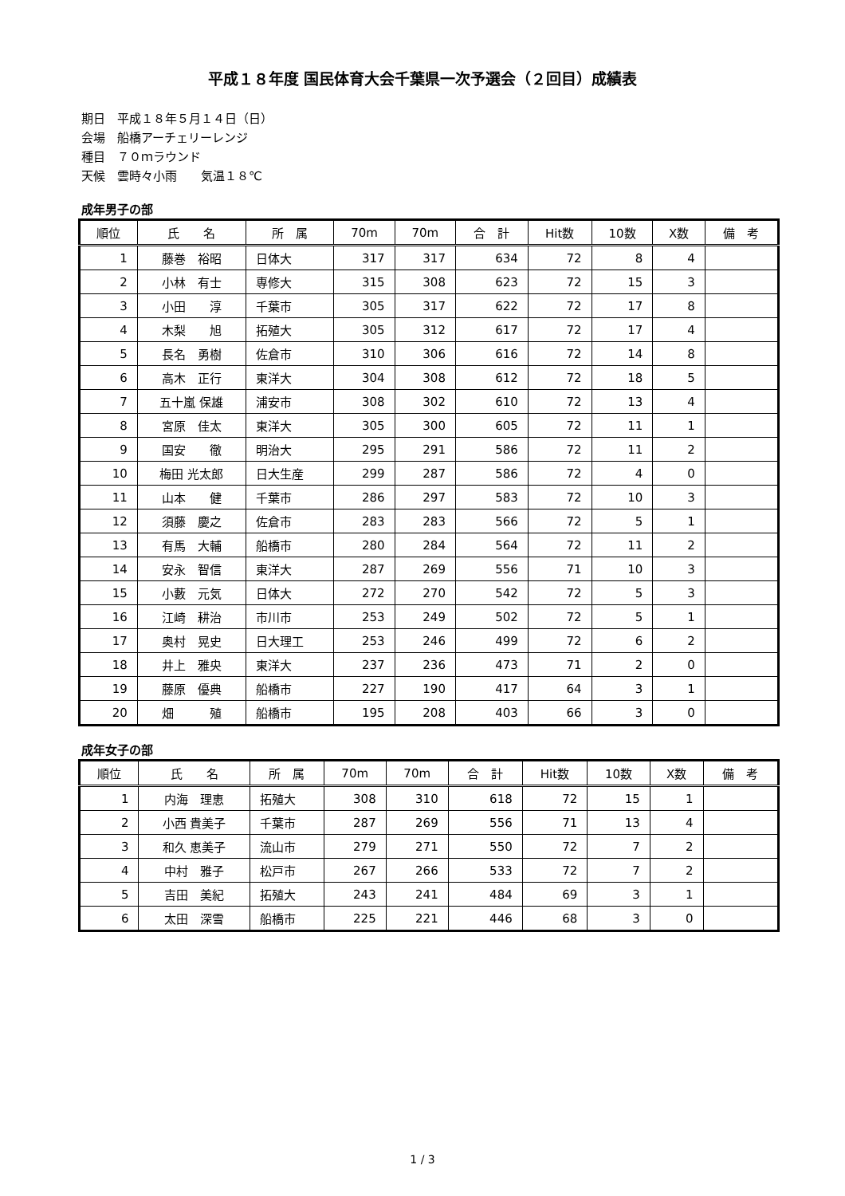平成１８年度 国民体育大会千葉県一次予選会（２回目）成績表
期日　平成１８年５月１４日（日）
会場　船橋アーチェリーレンジ
種目　７０ｍラウンド
天候　雲時々小雨　　気温１８℃
成年男子の部
| 順位 | 氏 名 | 所 属 | 70m | 70m | 合 計 | Hit数 | 10数 | X数 | 備 考 |
| --- | --- | --- | --- | --- | --- | --- | --- | --- | --- |
| 1 | 藤巻 裕昭 | 日体大 | 317 | 317 | 634 | 72 | 8 | 4 | |
| 2 | 小林 有士 | 専修大 | 315 | 308 | 623 | 72 | 15 | 3 | |
| 3 | 小田 淳 | 千葉市 | 305 | 317 | 622 | 72 | 17 | 8 | |
| 4 | 木梨 旭 | 拓殖大 | 305 | 312 | 617 | 72 | 17 | 4 | |
| 5 | 長名 勇樹 | 佐倉市 | 310 | 306 | 616 | 72 | 14 | 8 | |
| 6 | 高木 正行 | 東洋大 | 304 | 308 | 612 | 72 | 18 | 5 | |
| 7 | 五十嵐 保雄 | 浦安市 | 308 | 302 | 610 | 72 | 13 | 4 | |
| 8 | 宮原 佳太 | 東洋大 | 305 | 300 | 605 | 72 | 11 | 1 | |
| 9 | 国安 徹 | 明治大 | 295 | 291 | 586 | 72 | 11 | 2 | |
| 10 | 梅田 光太郎 | 日大生産 | 299 | 287 | 586 | 72 | 4 | 0 | |
| 11 | 山本 健 | 千葉市 | 286 | 297 | 583 | 72 | 10 | 3 | |
| 12 | 須藤 慶之 | 佐倉市 | 283 | 283 | 566 | 72 | 5 | 1 | |
| 13 | 有馬 大輔 | 船橋市 | 280 | 284 | 564 | 72 | 11 | 2 | |
| 14 | 安永 智信 | 東洋大 | 287 | 269 | 556 | 71 | 10 | 3 | |
| 15 | 小藪 元気 | 日体大 | 272 | 270 | 542 | 72 | 5 | 3 | |
| 16 | 江崎 耕治 | 市川市 | 253 | 249 | 502 | 72 | 5 | 1 | |
| 17 | 奥村 晃史 | 日大理工 | 253 | 246 | 499 | 72 | 6 | 2 | |
| 18 | 井上 雅央 | 東洋大 | 237 | 236 | 473 | 71 | 2 | 0 | |
| 19 | 藤原 優典 | 船橋市 | 227 | 190 | 417 | 64 | 3 | 1 | |
| 20 | 畑 殖 | 船橋市 | 195 | 208 | 403 | 66 | 3 | 0 | |
成年女子の部
| 順位 | 氏 名 | 所 属 | 70m | 70m | 合 計 | Hit数 | 10数 | X数 | 備 考 |
| --- | --- | --- | --- | --- | --- | --- | --- | --- | --- |
| 1 | 内海 理恵 | 拓殖大 | 308 | 310 | 618 | 72 | 15 | 1 | |
| 2 | 小西 貴美子 | 千葉市 | 287 | 269 | 556 | 71 | 13 | 4 | |
| 3 | 和久 恵美子 | 流山市 | 279 | 271 | 550 | 72 | 7 | 2 | |
| 4 | 中村 雅子 | 松戸市 | 267 | 266 | 533 | 72 | 7 | 2 | |
| 5 | 吉田 美紀 | 拓殖大 | 243 | 241 | 484 | 69 | 3 | 1 | |
| 6 | 太田 深雪 | 船橋市 | 225 | 221 | 446 | 68 | 3 | 0 | |
1 / 3